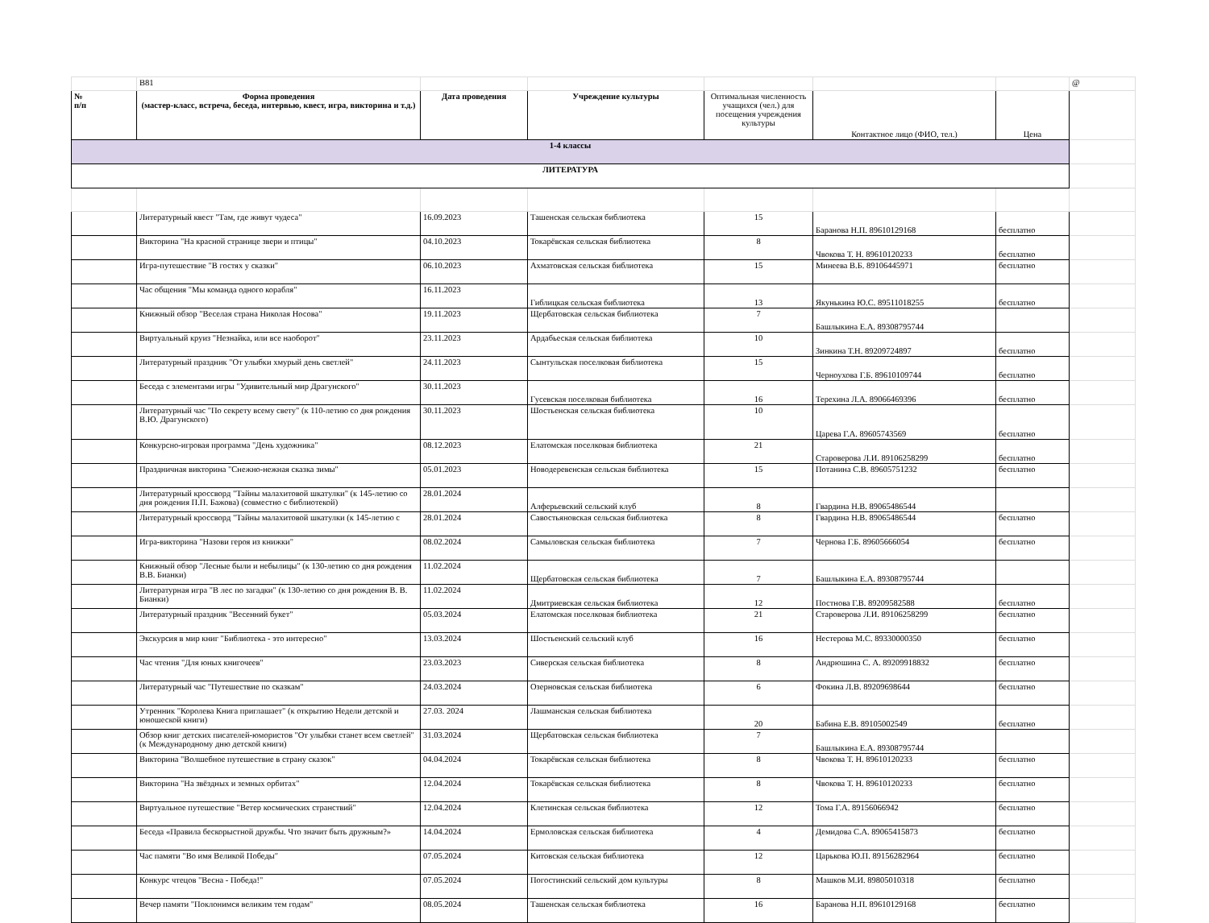| | B81 | | | | | | @ |
| № п/п | Форма проведения (мастер-класс, встреча, беседа, интервью, квест, игра, викторина и т.д.) | Дата проведения | Учреждение культуры | Оптимальная численность учащихся (чел.) для посещения учреждения культуры | Контактное лицо (ФИО, тел.) | Цена | |
| 1-4 классы | | | | | | | |
| ЛИТЕРАТУРА | | | | | | | |
| | Литературный квест "Там, где живут чудеса" | 16.09.2023 | Ташенская сельская библиотека | 15 | Баранова Н.П. 89610129168 | бесплатно | |
| | Викторина "На красной странице звери и птицы" | 04.10.2023 | Токарёвская сельская библиотека | 8 | Чвокова Т. Н. 89610120233 | бесплатно | |
| | Игра-путешествие "В гостях у сказки" | 06.10.2023 | Ахматовская сельская библиотека | 15 | Минеева В.Б. 89106445971 | бесплатно | |
| | Час общения "Мы команда одного корабля" | 16.11.2023 | Гиблицкая сельская библиотека | 13 | Якунькина Ю.С. 89511018255 | бесплатно | |
| | Книжный обзор "Веселая страна Николая Носова" | 19.11.2023 | Щербатовская сельская библиотека | 7 | Башлыкина Е.А. 89308795744 | | |
| | Виртуальный круиз "Незнайка, или все наоборот" | 23.11.2023 | Ардабьеская сельская библиотека | 10 | Зинкина Т.Н. 89209724897 | бесплатно | |
| | Литературный праздник "От улыбки хмурый день светлей" | 24.11.2023 | Сынтульская поселковая библиотека | 15 | Черноухова Г.Б. 89610109744 | бесплатно | |
| | Беседа с элементами игры "Удивительный мир Драгунского" | 30.11.2023 | Гусевская поселковая библиотека | 16 | Терехина Л.А. 89066469396 | бесплатно | |
| | Литературный час "По секрету всему свету" (к 110-летию со дня рождения В.Ю. Драгунского) | 30.11.2023 | Шостьенская сельская библиотека | 10 | Царева Г.А. 89605743569 | бесплатно | |
| | Конкурсно-игровая программа "День художника" | 08.12.2023 | Елатомская поселковая библиотека | 21 | Староверова Л.И. 89106258299 | бесплатно | |
| | Праздничная викторина "Снежно-нежная сказка зимы" | 05.01.2023 | Новодеревенская сельская библиотека | 15 | Потанина С.В. 89605751232 | бесплатно | |
| | Литературный кроссворд "Тайны малахитовой шкатулки" (к 145-летию со дня рождения П.П. Бажова) (совместно с библиотекой) | 28.01.2024 | Алферьевский сельский клуб | 8 | Гвардина Н.В. 89065486544 | | |
| | Литературный кроссворд "Тайны малахитовой шкатулки (к 145-летию с | 28.01.2024 | Савостьяновская сельская библиотека | 8 | Гвардина Н.В. 89065486544 | бесплатно | |
| | Игра-викторина "Назови героя из книжки" | 08.02.2024 | Самыловская сельская библиотека | 7 | Чернова Г.Б. 89605666054 | бесплатно | |
| | Книжный обзор "Лесные были и небылицы" (к 130-летию со дня рождения В.В. Бианки) | 11.02.2024 | Щербатовская сельская библиотека | 7 | Башлыкина Е.А. 89308795744 | | |
| | Литературная игра "В лес по загадки" (к 130-летию со дня рождения В. В. Бианки) | 11.02.2024 | Дмитриевская сельская библиотека | 12 | Постнова Г.В. 89209582588 | бесплатно | |
| | Литературный праздник "Весенний букет" | 05.03.2024 | Елатомская поселковая библиотека | 21 | Староверова Л.И. 89106258299 | бесплатно | |
| | Экскурсия в мир книг "Библиотека - это интересно" | 13.03.2024 | Шостьенский сельский клуб | 16 | Нестерова М.С. 89330000350 | бесплатно | |
| | Час чтения "Для юных книгочеев" | 23.03.2023 | Сиверская сельская библиотека | 8 | Андрюшина С. А. 89209918832 | бесплатно | |
| | Литературный час "Путешествие по сказкам" | 24.03.2024 | Озерновская сельская библиотека | 6 | Фокина Л.В. 89209698644 | бесплатно | |
| | Утренник "Королева Книга приглашает" (к открытию Недели детской и юношеской книги) | 27.03. 2024 | Лашманская сельская библиотека | 20 | Бабина Е.В. 89105002549 | бесплатно | |
| | Обзор книг детских писателей-юмористов "От улыбки станет всем светлей" (к Международному дню детской книги) | 31.03.2024 | Щербатовская сельская библиотека | 7 | Башлыкина Е.А. 89308795744 | | |
| | Викторина "Волшебное путешествие в страну сказок" | 04.04.2024 | Токарёвская сельская библиотека | 8 | Чвокова Т. Н. 89610120233 | бесплатно | |
| | Викторина "На звёздных и земных орбитах" | 12.04.2024 | Токарёвская сельская библиотека | 8 | Чвокова Т. Н. 89610120233 | бесплатно | |
| | Виртуальное путешествие "Ветер космических странствий" | 12.04.2024 | Клетинская сельская библиотека | 12 | Тома Г.А. 89156066942 | бесплатно | |
| | Беседа «Правила бескорыстной дружбы. Что значит быть дружным?» | 14.04.2024 | Ермоловская сельская библиотека | 4 | Демидова С.А. 89065415873 | бесплатно | |
| | Час памяти "Во имя Великой Победы" | 07.05.2024 | Китовская сельская библиотека | 12 | Царькова Ю.П. 89156282964 | бесплатно | |
| | Конкурс чтецов "Весна - Победа!" | 07.05.2024 | Погостинский сельский дом культуры | 8 | Машков М.И. 89805010318 | бесплатно | |
| | Вечер памяти "Поклонимся великим тем годам" | 08.05.2024 | Ташенская сельская библиотека | 16 | Баранова Н.П. 89610129168 | бесплатно | |